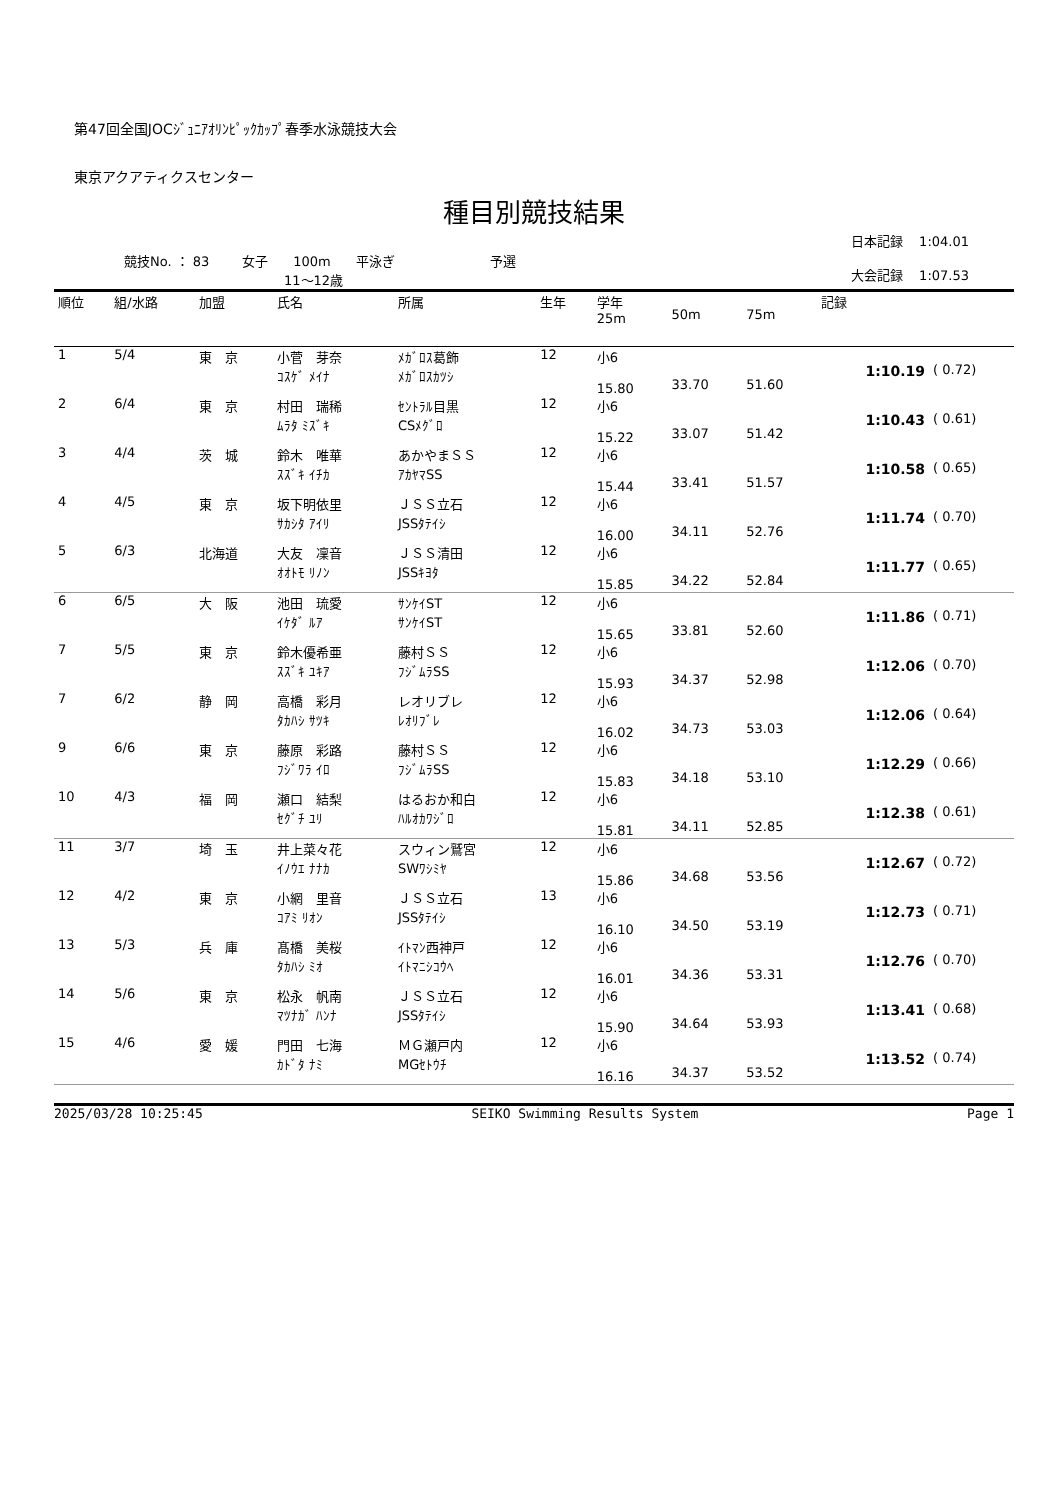第47回全国JOCｼﾞｭﾆｱｵﾘﾝﾋﾟｯｸｶｯﾌﾟ春季水泳競技大会
東京アクアティクスセンター
種目別競技結果
競技No. ： 83 女子 100m 平泳ぎ 予選
11～12歳
日本記録 1:04.01
大会記録 1:07.53
| 順位 | 組/水路 | 加盟 | 氏名 | 所属 | 生年 | 学年 25m | 50m | 75m | 記録 | |
| --- | --- | --- | --- | --- | --- | --- | --- | --- | --- | --- |
| 1 | 5/4 | 東 京 | 小菅 芽奈 ｺｽｹﾞ ﾒｲﾅ | ﾒｶﾞﾛｽ葛飾 ﾒｶﾞﾛｽｶﾂｼ | 12 | 小6 15.80 | 33.70 | 51.60 | 1:10.19 | ( 0.72) |
| 2 | 6/4 | 東 京 | 村田 瑞稀 ﾑﾗﾀ ﾐｽﾞｷ | ｾﾝﾄﾗﾙ目黒 CSﾒｸﾞﾛ | 12 | 小6 15.22 | 33.07 | 51.42 | 1:10.43 | ( 0.61) |
| 3 | 4/4 | 茨 城 | 鈴木 唯華 ｽｽﾞｷ ｲﾁｶ | あかやまＳＳ ｱｶﾔﾏSS | 12 | 小6 15.44 | 33.41 | 51.57 | 1:10.58 | ( 0.65) |
| 4 | 4/5 | 東 京 | 坂下明依里 ｻｶｼﾀ ｱｲﾘ | ＪＳＳ立石 JSSﾀﾃｲｼ | 12 | 小6 16.00 | 34.11 | 52.76 | 1:11.74 | ( 0.70) |
| 5 | 6/3 | 北海道 | 大友 凜音 ｵｵﾄﾓ ﾘﾉﾝ | ＪＳＳ清田 JSSｷﾖﾀ | 12 | 小6 15.85 | 34.22 | 52.84 | 1:11.77 | ( 0.65) |
| 6 | 6/5 | 大 阪 | 池田 琉愛 ｲｹﾀﾞ ﾙｱ | ｻﾝｹｲST ｻﾝｹｲST | 12 | 小6 15.65 | 33.81 | 52.60 | 1:11.86 | ( 0.71) |
| 7 | 5/5 | 東 京 | 鈴木優希亜 ｽｽﾞｷ ﾕｷｱ | 藤村ＳＳ ﾌｼﾞﾑﾗSS | 12 | 小6 15.93 | 34.37 | 52.98 | 1:12.06 | ( 0.70) |
| 7 | 6/2 | 静 岡 | 高橋 彩月 ﾀｶﾊｼ ｻﾂｷ | レオリブレ ﾚｵﾘﾌﾞﾚ | 12 | 小6 16.02 | 34.73 | 53.03 | 1:12.06 | ( 0.64) |
| 9 | 6/6 | 東 京 | 藤原 彩路 ﾌｼﾞﾜﾗ ｲﾛ | 藤村ＳＳ ﾌｼﾞﾑﾗSS | 12 | 小6 15.83 | 34.18 | 53.10 | 1:12.29 | ( 0.66) |
| 10 | 4/3 | 福 岡 | 瀬口 結梨 ｾｸﾞﾁ ﾕﾘ | はるおか和白 ﾊﾙｵｶﾜｼﾞﾛ | 12 | 小6 15.81 | 34.11 | 52.85 | 1:12.38 | ( 0.61) |
| 11 | 3/7 | 埼 玉 | 井上菜々花 ｲﾉｳｴ ﾅﾅｶ | スウィン鷲宮 SWﾜｼﾐﾔ | 12 | 小6 15.86 | 34.68 | 53.56 | 1:12.67 | ( 0.72) |
| 12 | 4/2 | 東 京 | 小網 里音 ｺｱﾐ ﾘｵﾝ | ＪＳＳ立石 JSSﾀﾃｲｼ | 13 | 小6 16.10 | 34.50 | 53.19 | 1:12.73 | ( 0.71) |
| 13 | 5/3 | 兵 庫 | 髙橋 美桜 ﾀｶﾊｼ ﾐｵ | ｲﾄﾏﾝ西神戸 ｲﾄﾏﾆｼｺｳﾍ | 12 | 小6 16.01 | 34.36 | 53.31 | 1:12.76 | ( 0.70) |
| 14 | 5/6 | 東 京 | 松永 帆南 ﾏﾂﾅｶﾞ ﾊﾝﾅ | ＪＳＳ立石 JSSﾀﾃｲｼ | 12 | 小6 15.90 | 34.64 | 53.93 | 1:13.41 | ( 0.68) |
| 15 | 4/6 | 愛 媛 | 門田 七海 ｶﾄﾞﾀ ﾅﾐ | ＭＧ瀬戸内 MGｾﾄｳﾁ | 12 | 小6 16.16 | 34.37 | 53.52 | 1:13.52 | ( 0.74) |
2025/03/28 10:25:45 SEIKO Swimming Results System Page 1